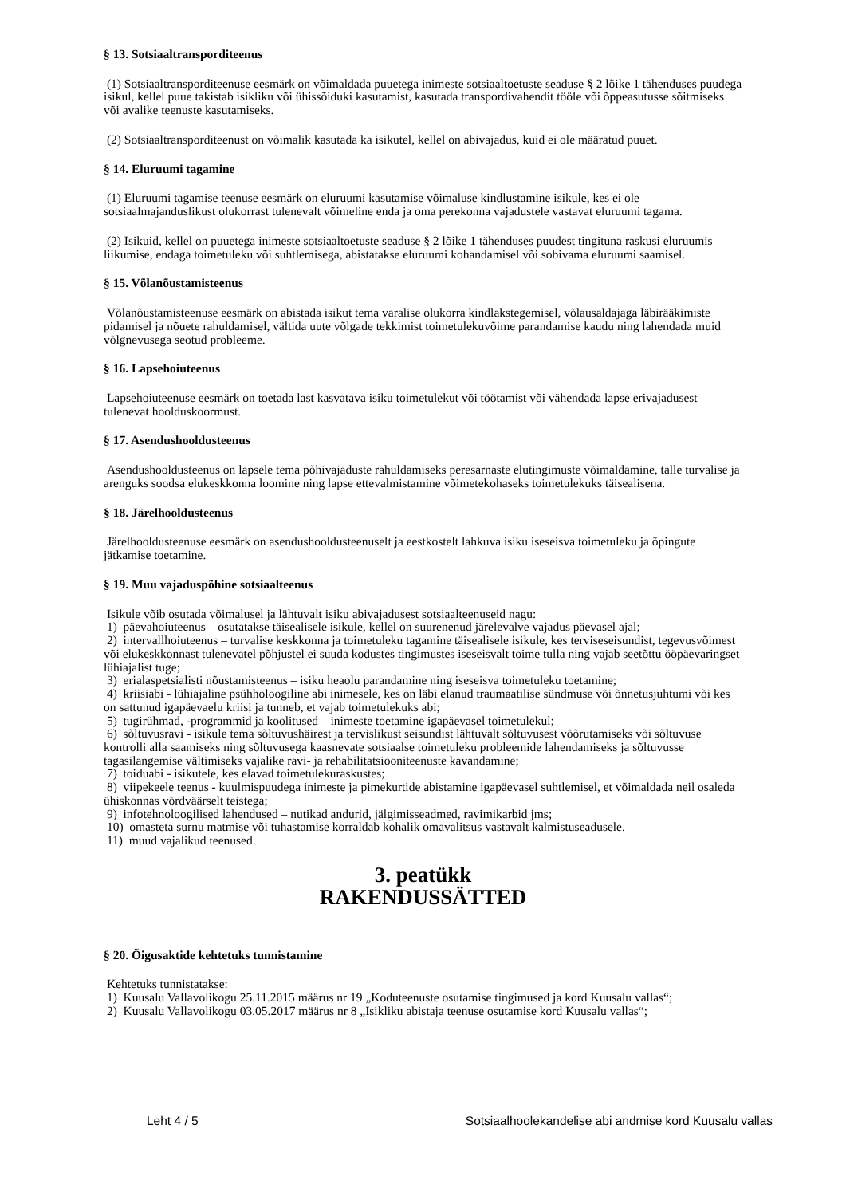§ 13. Sotsiaaltransporditeenus
(1) Sotsiaaltransporditeenuse eesmärk on võimaldada puuetega inimeste sotsiaaltoetuste seaduse § 2 lõike 1 tähenduses puudega isikul, kellel puue takistab isikliku või ühissõiduki kasutamist, kasutada transpordivahendit tööle või õppeasutusse sõitmiseks või avalike teenuste kasutamiseks.
(2) Sotsiaaltransporditeenust on võimalik kasutada ka isikutel, kellel on abivajadus, kuid ei ole määratud puuet.
§ 14. Eluruumi tagamine
(1) Eluruumi tagamise teenuse eesmärk on eluruumi kasutamise võimaluse kindlustamine isikule, kes ei ole sotsiaalmajanduslikust olukorrast tulenevalt võimeline enda ja oma perekonna vajadustele vastavat eluruumi tagama.
(2) Isikuid, kellel on puuetega inimeste sotsiaaltoetuste seaduse § 2 lõike 1 tähenduses puudest tingituna raskusi eluruumis liikumise, endaga toimetuleku või suhtlemisega, abistatakse eluruumi kohandamisel või sobivama eluruumi saamisel.
§ 15. Võlanõustamisteenus
Võlanõustamisteenuse eesmärk on abistada isikut tema varalise olukorra kindlakstegemisel, võlausaldajaga läbirääkimiste pidamisel ja nõuete rahuldamisel, vältida uute võlgade tekkimist toimetulekuvõime parandamise kaudu ning lahendada muid võlgnevusega seotud probleeme.
§ 16. Lapsehoiuteenus
Lapsehoiuteenuse eesmärk on toetada last kasvatava isiku toimetulekut või töötamist või vähendada lapse erivajadusest tulenevat hoolduskoormust.
§ 17. Asendushooldusteenus
Asendushooldusteenus on lapsele tema põhivajaduste rahuldamiseks peresarnaste elutingimuste võimaldamine, talle turvalise ja arenguks soodsa elukeskkonna loomine ning lapse ettevalmistamine võimetekohaseks toimetulekuks täisealisena.
§ 18. Järelhooldusteenus
Järelhooldusteenuse eesmärk on asendushooldusteenuselt ja eestkostelt lahkuva isiku iseseisva toimetuleku ja õpingute jätkamise toetamine.
§ 19. Muu vajaduspõhine sotsiaalteenus
Isikule võib osutada võimalusel ja lähtuvalt isiku abivajadusest sotsiaalteenuseid nagu:
1) päevahoiuteenus – osutatakse täisealisele isikule, kellel on suurenenud järelevalve vajadus päevasel ajal;
2) intervallhoiuteenus – turvalise keskkonna ja toimetuleku tagamine täisealisele isikule, kes terviseseisundist, tegevusvõimest või elukeskkonnast tulenevatel põhjustel ei suuda kodustes tingimustes iseseisvalt toime tulla ning vajab seetõttu ööpäevaringset lühiajalist tuge;
3) erialaspetsialisti nõustamisteenus – isiku heaolu parandamine ning iseseisva toimetuleku toetamine;
4) kriisiabi - lühiajaline psühholoogiline abi inimesele, kes on läbi elanud traumaatilise sündmuse või õnnetusjuhtumi või kes on sattunud igapäevaelu kriisi ja tunneb, et vajab toimetulekuks abi;
5) tugirühmad, -programmid ja koolitused – inimeste toetamine igapäevasel toimetulekul;
6) sõltuvusravi - isikule tema sõltuvushäirest ja tervislikust seisundist lähtuvalt sõltuvusest võõrutamiseks või sõltuvuse kontrolli alla saamiseks ning sõltuvusega kaasnevate sotsiaalse toimetuleku probleemide lahendamiseks ja sõltuvusse tagasilangemise vältimiseks vajalike ravi- ja rehabilitatsiooniteenuste kavandamine;
7) toiduabi - isikutele, kes elavad toimetulekuraskustes;
8) viipekeele teenus - kuulmispuudega inimeste ja pimekurtide abistamine igapäevasel suhtlemisel, et võimaldada neil osaleda ühiskonnas võrdväärselt teistega;
9) infotehnoloogilised lahendused – nutikad andurid, jälgimisseadmed, ravimikarbid jms;
10) omasteta surnu matmise või tuhastamise korraldab kohalik omavalitsus vastavalt kalmistuseadusele.
11) muud vajalikud teenused.
3. peatükk
RAKENDUSSÄTTED
§ 20. Õigusaktide kehtetuks tunnistamine
Kehtetuks tunnistatakse:
1) Kuusalu Vallavolikogu 25.11.2015 määrus nr 19 „Koduteenuste osutamise tingimused ja kord Kuusalu vallas“;
2) Kuusalu Vallavolikogu 03.05.2017 määrus nr 8 „Isikliku abistaja teenuse osutamise kord Kuusalu vallas“;
Leht 4 / 5 Sotsiaalhoolekandelise abi andmise kord Kuusalu vallas